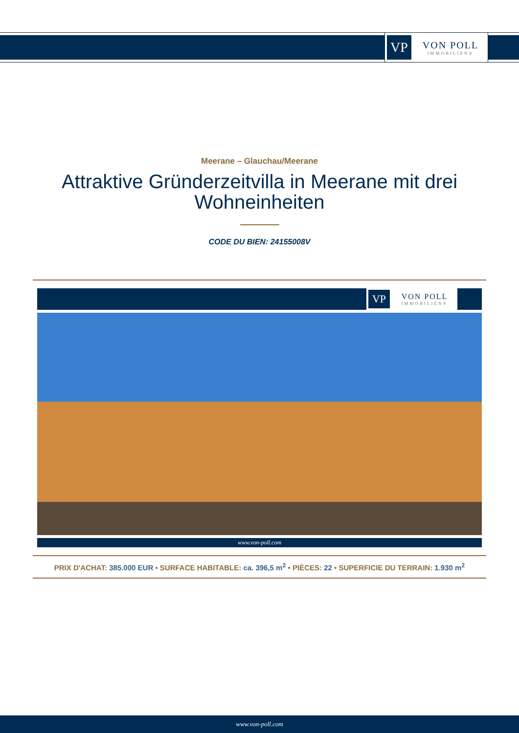VP
VON POLL
IMMOBILIEN®
Meerane – Glauchau/Meerane
Attraktive Gründerzeitvilla in Meerane mit drei Wohneinheiten
CODE DU BIEN: 24155008V
VP
VON POLL
IMMOBILIEN®
www.von-poll.com
PRIX D'ACHAT: 385.000 EUR • SURFACE HABITABLE: ca. 396,5 m<sup>2</sup> • PIÈCES: 22 • SUPERFICIE DU TERRAIN: 1.930 m<sup>2</sup>
www.von-poll.com